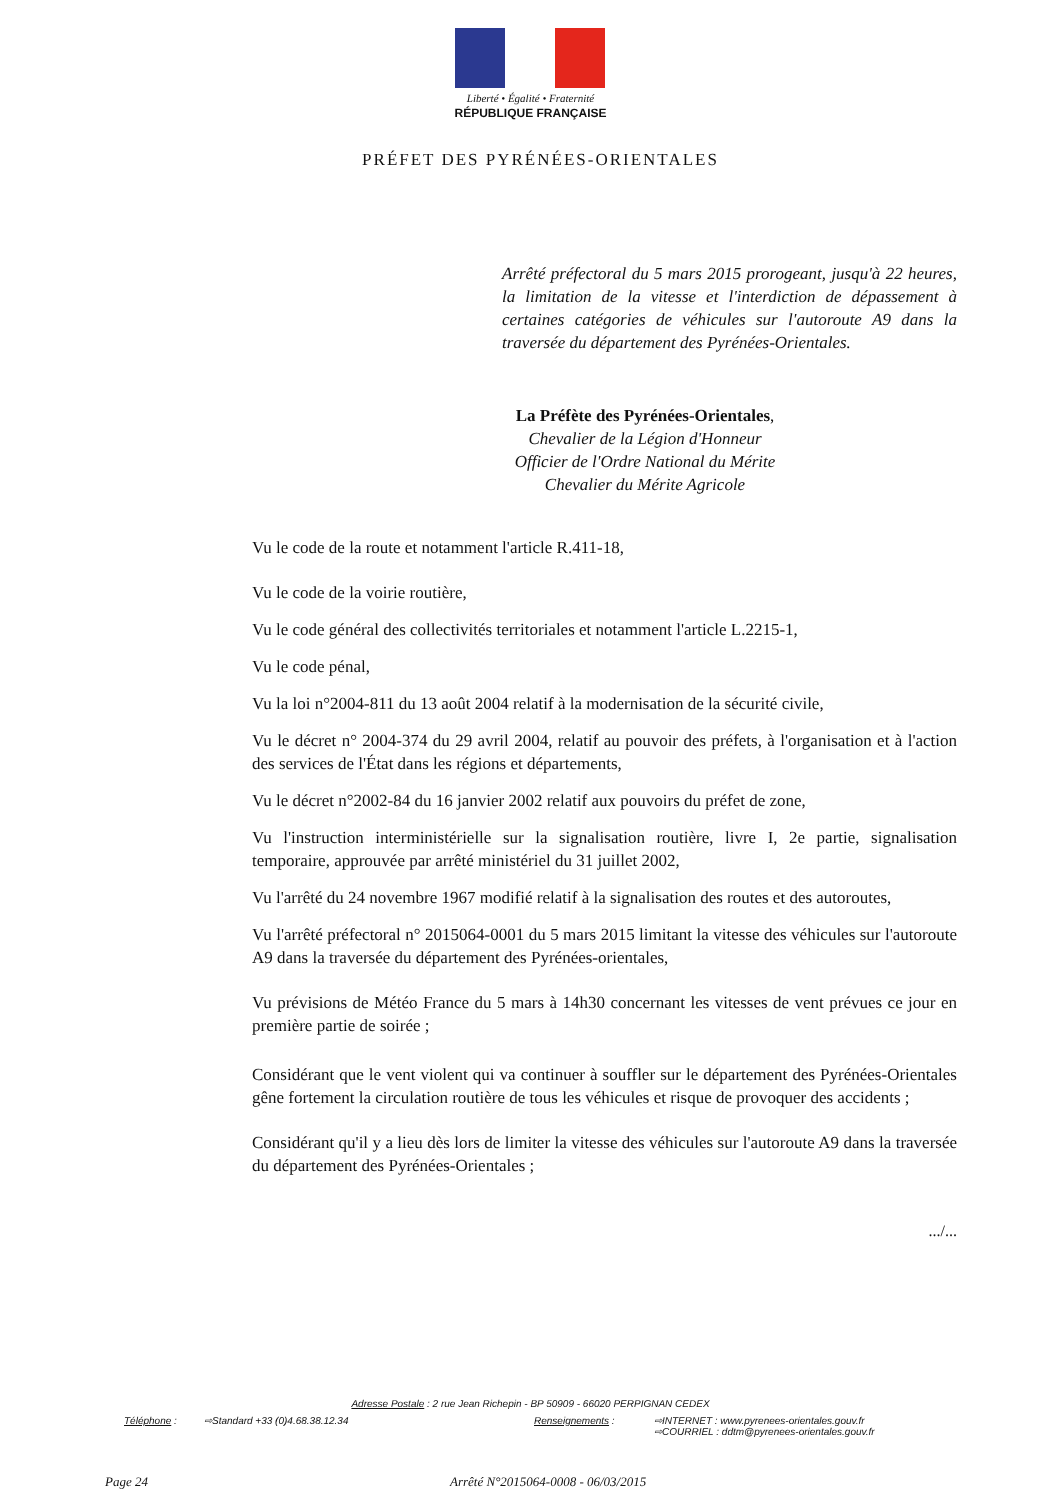Liberté • Égalité • Fraternité
RÉPUBLIQUE FRANÇAISE
PRÉFET DES PYRÉNÉES-ORIENTALES
Arrêté préfectoral du 5 mars 2015 prorogeant, jusqu'à 22 heures, la limitation de la vitesse et l'interdiction de dépassement à certaines catégories de véhicules sur l'autoroute A9 dans la traversée du département des Pyrénées-Orientales.
La Préfète des Pyrénées-Orientales,
Chevalier de la Légion d'Honneur
Officier de l'Ordre National du Mérite
Chevalier du Mérite Agricole
Vu le code de la route et notamment l'article R.411-18,
Vu le code de la voirie routière,
Vu le code général des collectivités territoriales et notamment l'article L.2215-1,
Vu le code pénal,
Vu la loi n°2004-811 du 13 août 2004 relatif à la modernisation de la sécurité civile,
Vu le décret n° 2004-374 du 29 avril 2004, relatif au pouvoir des préfets, à l'organisation et à l'action des services de l'État dans les régions et départements,
Vu le décret n°2002-84 du 16 janvier 2002 relatif aux pouvoirs du préfet de zone,
Vu l'instruction interministérielle sur la signalisation routière, livre I, 2e partie, signalisation temporaire, approuvée par arrêté ministériel du 31 juillet 2002,
Vu l'arrêté du 24 novembre 1967 modifié relatif à la signalisation des routes et des autoroutes,
Vu l'arrêté préfectoral n° 2015064-0001 du 5 mars 2015 limitant la vitesse des véhicules sur l'autoroute A9 dans la traversée du département des Pyrénées-orientales,
Vu prévisions de Météo France du 5 mars à 14h30 concernant les vitesses de vent prévues ce jour en première partie de soirée ;
Considérant que le vent violent qui va continuer à souffler sur le département des Pyrénées-Orientales gêne fortement la circulation routière de tous les véhicules et risque de provoquer des accidents ;
Considérant qu'il y a lieu dès lors de limiter la vitesse des véhicules sur l'autoroute A9 dans la traversée du département des Pyrénées-Orientales ;
.../...
Adresse Postale : 2 rue Jean Richepin - BP 50909 - 66020 PERPIGNAN CEDEX
Téléphone : ⇨Standard +33 (0)4.68.38.12.34 Renseignements : ⇨INTERNET : www.pyrenees-orientales.gouv.fr
⇨COURRIEL : ddtm@pyrenees-orientales.gouv.fr
Page 24
Arrêté N°2015064-0008 - 06/03/2015